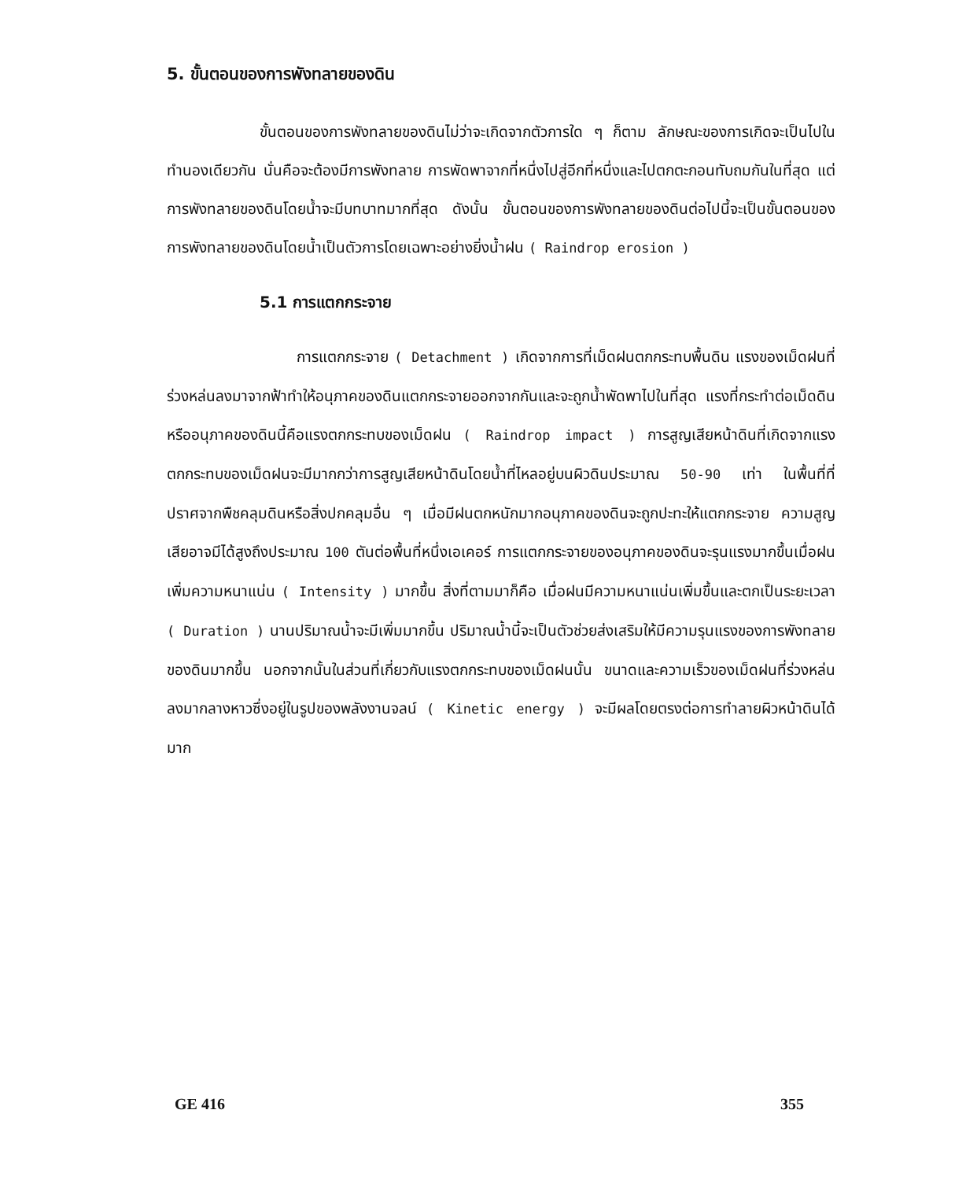5. ขั้นตอนของการพังทลายของดิน
ขั้นตอนของการพังทลายของดินไม่ว่าจะเกิดจากตัวการใด ๆ ก็ตาม ลักษณะของการเกิดจะเป็นไปในทำนองเดียวกัน นั่นคือจะต้องมีการพังทลาย การพัดพาจากที่หนึ่งไปสู่อีกที่หนึ่งและไปตกตะกอนทับถมกันในที่สุด แต่การพังทลายของดินโดยน้ำจะมีบทบาทมากที่สุด ดังนั้น ขั้นตอนของการพังทลายของดินต่อไปนี้จะเป็นขั้นตอนของการพังทลายของดินโดยน้ำเป็นตัวการโดยเฉพาะอย่างยิ่งน้ำฝน ( Raindrop erosion )
5.1 การแตกกระจาย
การแตกกระจาย ( Detachment ) เกิดจากการที่เม็ดฝนตกกระทบพื้นดิน แรงของเม็ดฝนที่ร่วงหล่นลงมาจากฟ้าทำให้อนุภาคของดินแตกกระจายออกจากกันและจะถูกน้ำพัดพาไปในที่สุด แรงที่กระทำต่อเม็ดดินหรืออนุภาคของดินนี้คือแรงตกกระทบของเม็ดฝน ( Raindrop impact ) การสูญเสียหน้าดินที่เกิดจากแรงตกกระทบของเม็ดฝนจะมีมากกว่าการสูญเสียหน้าดินโดยน้ำที่ไหลอยู่บนผิวดินประมาณ 50-90 เท่า ในพื้นที่ที่ปราศจากพืชคลุมดินหรือสิ่งปกคลุมอื่น ๆ เมื่อมีฝนตกหนักมากอนุภาคของดินจะถูกปะทะให้แตกกระจาย ความสูญเสียอาจมีได้สูงถึงประมาณ 100 ตันต่อพื้นที่หนึ่งเอเคอร์ การแตกกระจายของอนุภาคของดินจะรุนแรงมากขึ้นเมื่อฝนเพิ่มความหนาแน่น ( Intensity ) มากขึ้น สิ่งที่ตามมาก็คือ เมื่อฝนมีความหนาแน่นเพิ่มขึ้นและตกเป็นระยะเวลา ( Duration ) นานปริมาณน้ำจะมีเพิ่มมากขึ้น ปริมาณน้ำนี้จะเป็นตัวช่วยส่งเสริมให้มีความรุนแรงของการพังทลายของดินมากขึ้น นอกจากนั้นในส่วนที่เกี่ยวกับแรงตกกระทบของเม็ดฝนนั้น ขนาดและความเร็วของเม็ดฝนที่ร่วงหล่นลงมากลางหาวซึ่งอยู่ในรูปของพลังงานจลน์ ( Kinetic energy ) จะมีผลโดยตรงต่อการทำลายผิวหน้าดินได้มาก
GE 416 355